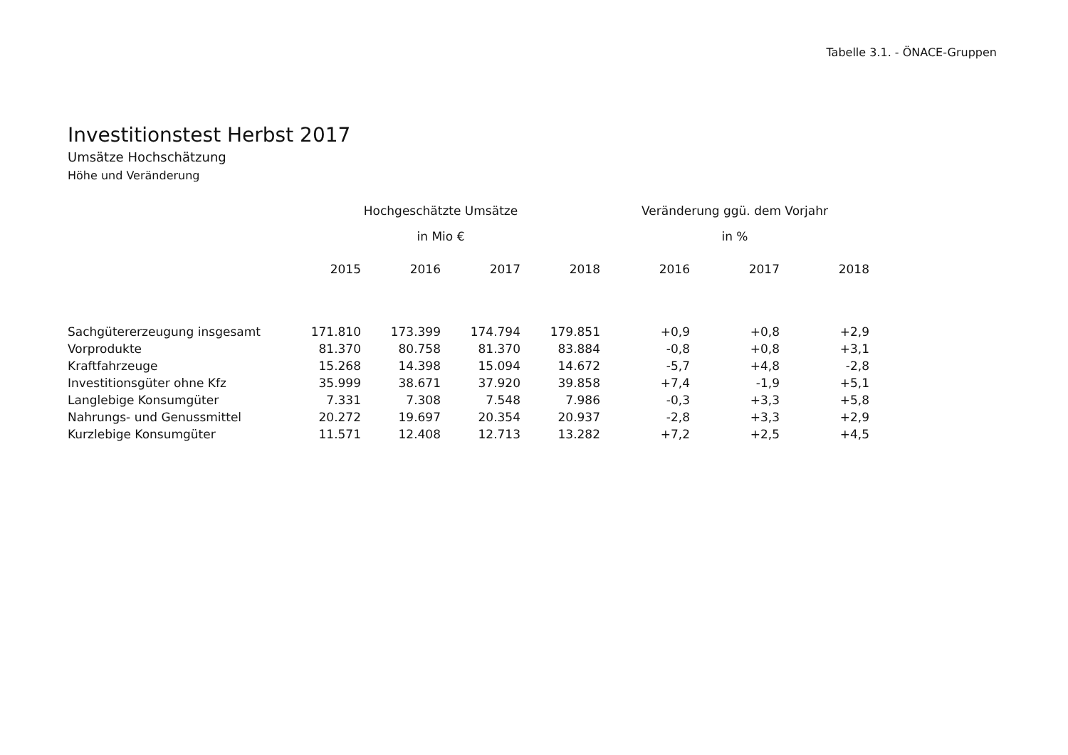Tabelle 3.1. - ÖNACE-Gruppen
Investitionstest Herbst 2017
Umsätze Hochschätzung
Höhe und Veränderung
| | Hochgeschätzte Umsätze | | | | Veränderung ggü. dem Vorjahr | | |
| --- | --- | --- | --- | --- | --- | --- | --- |
| | in Mio € | | | | in % | | |
| | 2015 | 2016 | 2017 | 2018 | 2016 | 2017 | 2018 |
| Sachgütererzeugung insgesamt | 171.810 | 173.399 | 174.794 | 179.851 | +0,9 | +0,8 | +2,9 |
| Vorprodukte | 81.370 | 80.758 | 81.370 | 83.884 | -0,8 | +0,8 | +3,1 |
| Kraftfahrzeuge | 15.268 | 14.398 | 15.094 | 14.672 | -5,7 | +4,8 | -2,8 |
| Investitionsgüter ohne Kfz | 35.999 | 38.671 | 37.920 | 39.858 | +7,4 | -1,9 | +5,1 |
| Langlebige Konsumgüter | 7.331 | 7.308 | 7.548 | 7.986 | -0,3 | +3,3 | +5,8 |
| Nahrungs- und Genussmittel | 20.272 | 19.697 | 20.354 | 20.937 | -2,8 | +3,3 | +2,9 |
| Kurzlebige Konsumgüter | 11.571 | 12.408 | 12.713 | 13.282 | +7,2 | +2,5 | +4,5 |